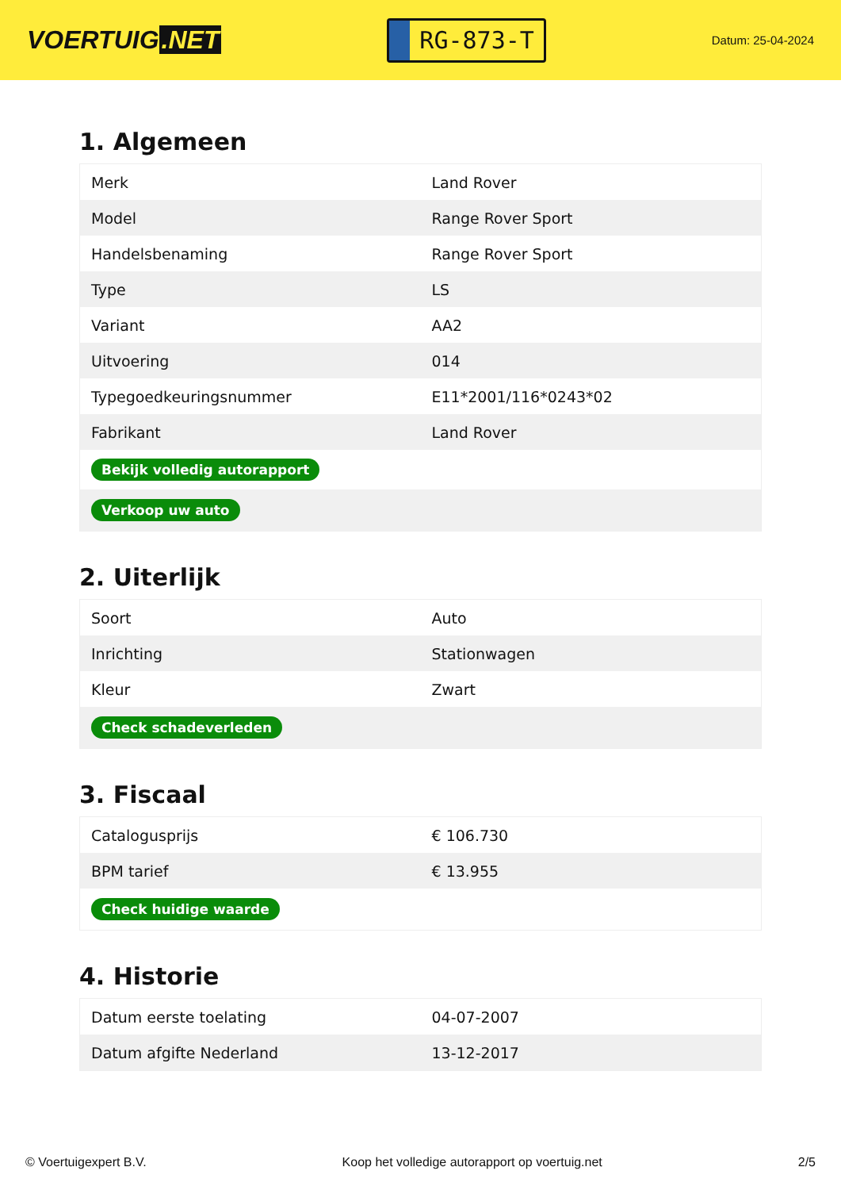VOERTUIG.NET
RG-873-T
Datum: 25-04-2024
1. Algemeen
| Merk | Land Rover |
| Model | Range Rover Sport |
| Handelsbenaming | Range Rover Sport |
| Type | LS |
| Variant | AA2 |
| Uitvoering | 014 |
| Typegoedkeuringsnummer | E11*2001/116*0243*02 |
| Fabrikant | Land Rover |
| Bekijk volledig autorapport | |
| Verkoop uw auto | |
2. Uiterlijk
| Soort | Auto |
| Inrichting | Stationwagen |
| Kleur | Zwart |
| Check schadeverleden | |
3. Fiscaal
| Catalogusprijs | € 106.730 |
| BPM tarief | € 13.955 |
| Check huidige waarde | |
4. Historie
| Datum eerste toelating | 04-07-2007 |
| Datum afgifte Nederland | 13-12-2017 |
© Voertuigexpert B.V. Koop het volledige autorapport op voertuig.net 2/5